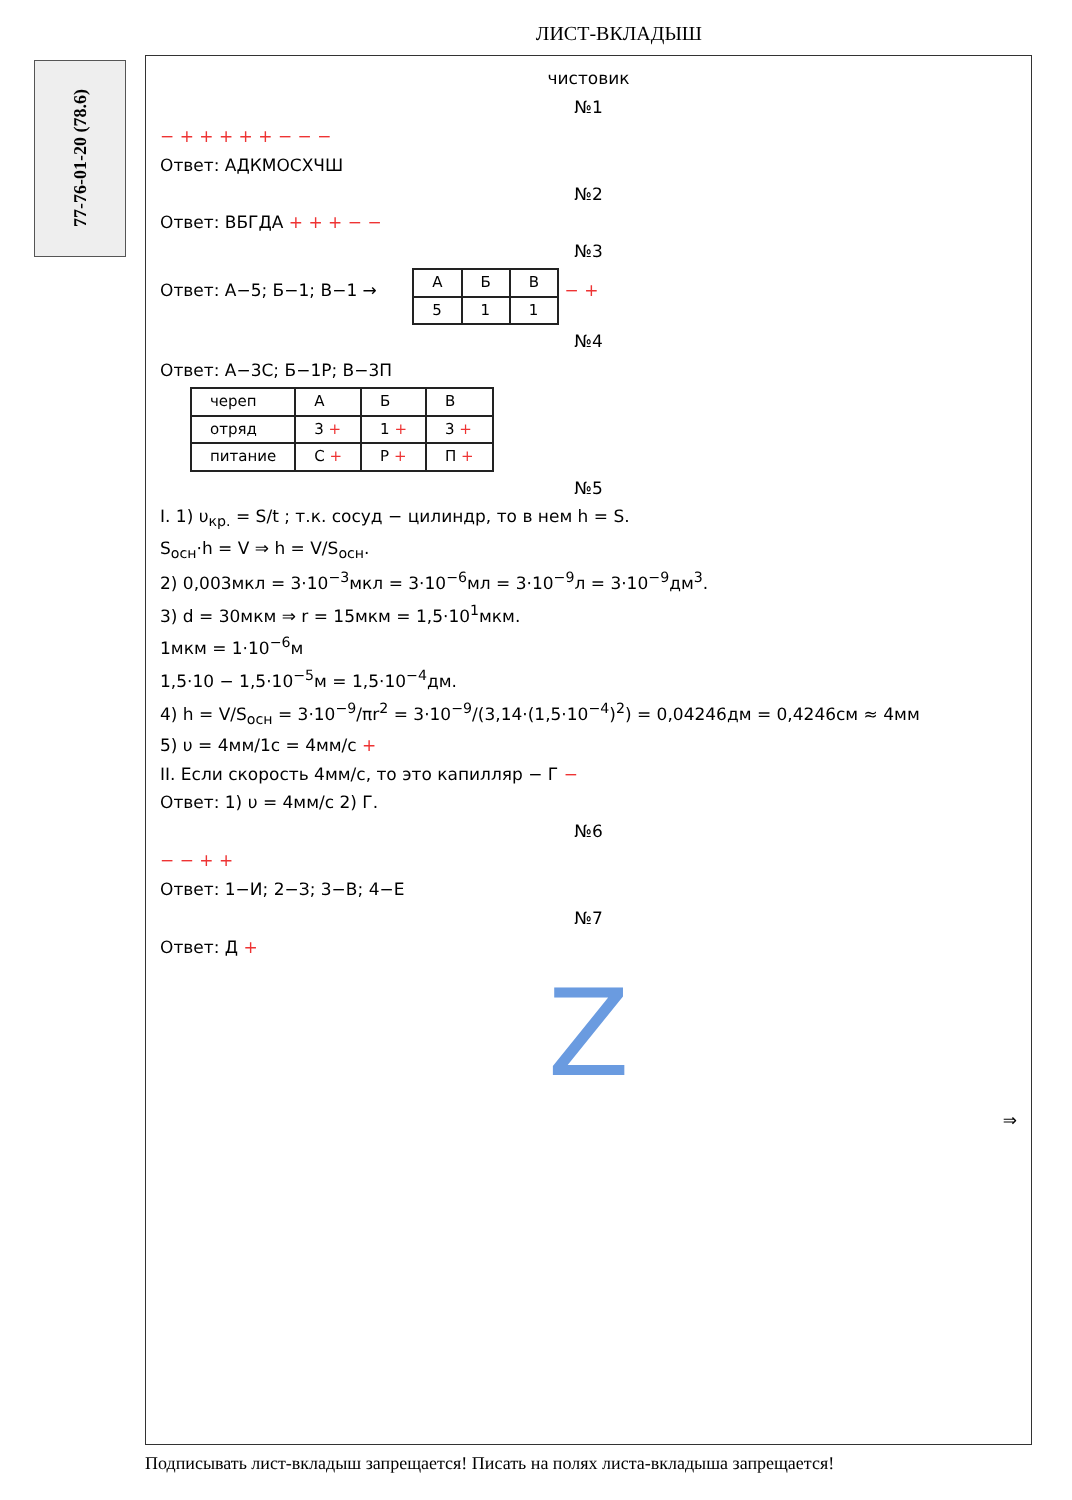ЛИСТ-ВКЛАДЫШ
77-76-01-20 (78.6)
чистовик
№1
− + + + + + − − −
Ответ: АДКМОСХЧШ
№2
Ответ: ВБГДА + + + − −
№3
Ответ: А−5; Б−1; В−1 →
| А | Б | В |
| 5 | 1 | 1 |
− +
№4
Ответ: А−3С; Б−1Р; В−3П
| череп | А | Б | В |
| отряд | 3 + | 1 + | 3 + |
| питание | С + | Р + | П + |
№5
I. 1) υ<sub>кр.</sub> = S/t ; т.к. сосуд − цилиндр, то в нем h = S.
S<sub>осн</sub>·h = V ⇒ h = V/S<sub>осн</sub>.
2) 0,003мкл = 3·10<sup>−3</sup>мкл = 3·10<sup>−6</sup>мл = 3·10<sup>−9</sup>л = 3·10<sup>−9</sup>дм<sup>3</sup>.
3) d = 30мкм ⇒ r = 15мкм = 1,5·10<sup>1</sup>мкм.
1мкм = 1·10<sup>−6</sup>м
1,5·10 − 1,5·10<sup>−5</sup>м = 1,5·10<sup>−4</sup>дм.
4) h = V/S<sub>осн</sub> = 3·10<sup>−9</sup>/πr<sup>2</sup> = 3·10<sup>−9</sup>/(3,14·(1,5·10<sup>−4</sup>)<sup>2</sup>) = 0,04246дм = 0,4246см ≈ 4мм
5) υ = 4мм/1с = 4мм/с +
II. Если скорость 4мм/с, то это капилляр − Г −
Ответ: 1) υ = 4мм/с 2) Г.
№6
− − + +
Ответ: 1−И; 2−З; 3−В; 4−Е
№7
Ответ: Д +
Z
⇒
Подписывать лист-вкладыш запрещается! Писать на полях листа-вкладыша запрещается!